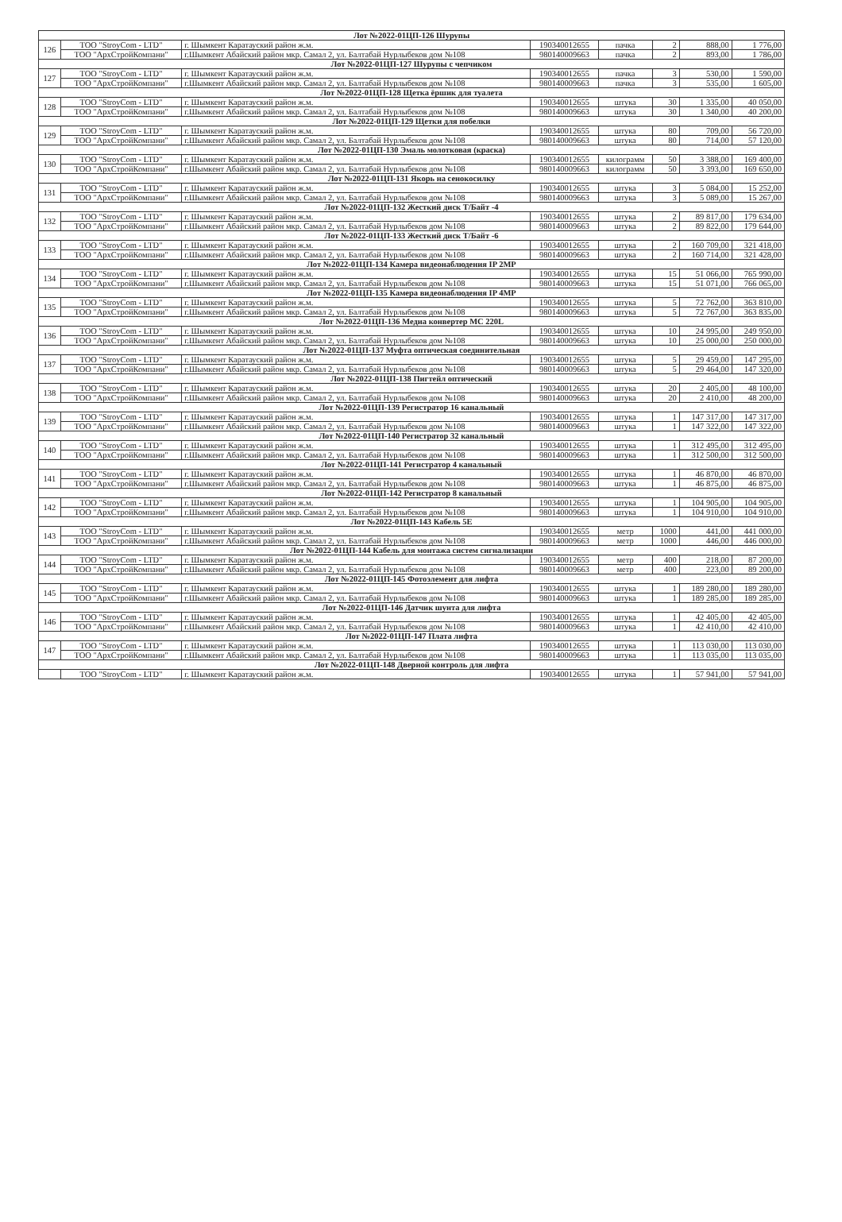| Лот №2022-01ЦП-126 Шурупы | | | | | | | |
| 126 | ТОО "StroyCom - LTD" | г. Шымкент Каратауский район ж.м. | 190340012655 | пачка | 2 | 888,00 | 1 776,00 |
| | ТОО "АрхСтройКомпани" | г.Шымкент Абайский район мкр. Самал 2, ул. Балтабай Нурлыбеков дом №108 | 980140009663 | пачка | 2 | 893,00 | 1 786,00 |
| Лот №2022-01ЦП-127 Шурупы с чепчиком | | | | | | | |
| 127 | ТОО "StroyCom - LTD" | г. Шымкент Каратауский район ж.м. | 190340012655 | пачка | 3 | 530,00 | 1 590,00 |
| | ТОО "АрхСтройКомпани" | г.Шымкент Абайский район мкр. Самал 2, ул. Балтабай Нурлыбеков дом №108 | 980140009663 | пачка | 3 | 535,00 | 1 605,00 |
| Лот №2022-01ЦП-128 Щетка ёршик для туалета | | | | | | | |
| 128 | ТОО "StroyCom - LTD" | г. Шымкент Каратауский район ж.м. | 190340012655 | штука | 30 | 1 335,00 | 40 050,00 |
| | ТОО "АрхСтройКомпани" | г.Шымкент Абайский район мкр. Самал 2, ул. Балтабай Нурлыбеков дом №108 | 980140009663 | штука | 30 | 1 340,00 | 40 200,00 |
| Лот №2022-01ЦП-129 Щетки для побелки | | | | | | | |
| 129 | ТОО "StroyCom - LTD" | г. Шымкент Каратауский район ж.м. | 190340012655 | штука | 80 | 709,00 | 56 720,00 |
| | ТОО "АрхСтройКомпани" | г.Шымкент Абайский район мкр. Самал 2, ул. Балтабай Нурлыбеков дом №108 | 980140009663 | штука | 80 | 714,00 | 57 120,00 |
| Лот №2022-01ЦП-130 Эмаль молотковая (краска) | | | | | | | |
| 130 | ТОО "StroyCom - LTD" | г. Шымкент Каратауский район ж.м. | 190340012655 | килограмм | 50 | 3 388,00 | 169 400,00 |
| | ТОО "АрхСтройКомпани" | г.Шымкент Абайский район мкр. Самал 2, ул. Балтабай Нурлыбеков дом №108 | 980140009663 | килограмм | 50 | 3 393,00 | 169 650,00 |
| Лот №2022-01ЦП-131 Якорь на сенокосилку | | | | | | | |
| 131 | ТОО "StroyCom - LTD" | г. Шымкент Каратауский район ж.м. | 190340012655 | штука | 3 | 5 084,00 | 15 252,00 |
| | ТОО "АрхСтройКомпани" | г.Шымкент Абайский район мкр. Самал 2, ул. Балтабай Нурлыбеков дом №108 | 980140009663 | штука | 3 | 5 089,00 | 15 267,00 |
| Лот №2022-01ЦП-132 Жесткий диск Т/Байт -4 | | | | | | | |
| 132 | ТОО "StroyCom - LTD" | г. Шымкент Каратауский район ж.м. | 190340012655 | штука | 2 | 89 817,00 | 179 634,00 |
| | ТОО "АрхСтройКомпани" | г.Шымкент Абайский район мкр. Самал 2, ул. Балтабай Нурлыбеков дом №108 | 980140009663 | штука | 2 | 89 822,00 | 179 644,00 |
| Лот №2022-01ЦП-133 Жесткий диск Т/Байт -6 | | | | | | | |
| 133 | ТОО "StroyCom - LTD" | г. Шымкент Каратауский район ж.м. | 190340012655 | штука | 2 | 160 709,00 | 321 418,00 |
| | ТОО "АрхСтройКомпани" | г.Шымкент Абайский район мкр. Самал 2, ул. Балтабай Нурлыбеков дом №108 | 980140009663 | штука | 2 | 160 714,00 | 321 428,00 |
| Лот №2022-01ЦП-134 Камера видеонаблюдения IP 2MP | | | | | | | |
| 134 | ТОО "StroyCom - LTD" | г. Шымкент Каратауский район ж.м. | 190340012655 | штука | 15 | 51 066,00 | 765 990,00 |
| | ТОО "АрхСтройКомпани" | г.Шымкент Абайский район мкр. Самал 2, ул. Балтабай Нурлыбеков дом №108 | 980140009663 | штука | 15 | 51 071,00 | 766 065,00 |
| Лот №2022-01ЦП-135 Камера видеонаблюдения IP 4MP | | | | | | | |
| 135 | ТОО "StroyCom - LTD" | г. Шымкент Каратауский район ж.м. | 190340012655 | штука | 5 | 72 762,00 | 363 810,00 |
| | ТОО "АрхСтройКомпани" | г.Шымкент Абайский район мкр. Самал 2, ул. Балтабай Нурлыбеков дом №108 | 980140009663 | штука | 5 | 72 767,00 | 363 835,00 |
| Лот №2022-01ЦП-136 Медиа конвертер MC 220L | | | | | | | |
| 136 | ТОО "StroyCom - LTD" | г. Шымкент Каратауский район ж.м. | 190340012655 | штука | 10 | 24 995,00 | 249 950,00 |
| | ТОО "АрхСтройКомпани" | г.Шымкент Абайский район мкр. Самал 2, ул. Балтабай Нурлыбеков дом №108 | 980140009663 | штука | 10 | 25 000,00 | 250 000,00 |
| Лот №2022-01ЦП-137 Муфта оптическая соединительная | | | | | | | |
| 137 | ТОО "StroyCom - LTD" | г. Шымкент Каратауский район ж.м. | 190340012655 | штука | 5 | 29 459,00 | 147 295,00 |
| | ТОО "АрхСтройКомпани" | г.Шымкент Абайский район мкр. Самал 2, ул. Балтабай Нурлыбеков дом №108 | 980140009663 | штука | 5 | 29 464,00 | 147 320,00 |
| Лот №2022-01ЦП-138 Пигтейл оптический | | | | | | | |
| 138 | ТОО "StroyCom - LTD" | г. Шымкент Каратауский район ж.м. | 190340012655 | штука | 20 | 2 405,00 | 48 100,00 |
| | ТОО "АрхСтройКомпани" | г.Шымкент Абайский район мкр. Самал 2, ул. Балтабай Нурлыбеков дом №108 | 980140009663 | штука | 20 | 2 410,00 | 48 200,00 |
| Лот №2022-01ЦП-139 Регистратор 16 канальный | | | | | | | |
| 139 | ТОО "StroyCom - LTD" | г. Шымкент Каратауский район ж.м. | 190340012655 | штука | 1 | 147 317,00 | 147 317,00 |
| | ТОО "АрхСтройКомпани" | г.Шымкент Абайский район мкр. Самал 2, ул. Балтабай Нурлыбеков дом №108 | 980140009663 | штука | 1 | 147 322,00 | 147 322,00 |
| Лот №2022-01ЦП-140 Регистратор 32 канальный | | | | | | | |
| 140 | ТОО "StroyCom - LTD" | г. Шымкент Каратауский район ж.м. | 190340012655 | штука | 1 | 312 495,00 | 312 495,00 |
| | ТОО "АрхСтройКомпани" | г.Шымкент Абайский район мкр. Самал 2, ул. Балтабай Нурлыбеков дом №108 | 980140009663 | штука | 1 | 312 500,00 | 312 500,00 |
| Лот №2022-01ЦП-141 Регистратор 4 канальный | | | | | | | |
| 141 | ТОО "StroyCom - LTD" | г. Шымкент Каратауский район ж.м. | 190340012655 | штука | 1 | 46 870,00 | 46 870,00 |
| | ТОО "АрхСтройКомпани" | г.Шымкент Абайский район мкр. Самал 2, ул. Балтабай Нурлыбеков дом №108 | 980140009663 | штука | 1 | 46 875,00 | 46 875,00 |
| Лот №2022-01ЦП-142 Регистратор 8 канальный | | | | | | | |
| 142 | ТОО "StroyCom - LTD" | г. Шымкент Каратауский район ж.м. | 190340012655 | штука | 1 | 104 905,00 | 104 905,00 |
| | ТОО "АрхСтройКомпани" | г.Шымкент Абайский район мкр. Самал 2, ул. Балтабай Нурлыбеков дом №108 | 980140009663 | штука | 1 | 104 910,00 | 104 910,00 |
| Лот №2022-01ЦП-143 Кабель 5Е | | | | | | | |
| 143 | ТОО "StroyCom - LTD" | г. Шымкент Каратауский район ж.м. | 190340012655 | метр | 1000 | 441,00 | 441 000,00 |
| | ТОО "АрхСтройКомпани" | г.Шымкент Абайский район мкр. Самал 2, ул. Балтабай Нурлыбеков дом №108 | 980140009663 | метр | 1000 | 446,00 | 446 000,00 |
| Лот №2022-01ЦП-144 Кабель для монтажа систем сигнализации | | | | | | | |
| 144 | ТОО "StroyCom - LTD" | г. Шымкент Каратауский район ж.м. | 190340012655 | метр | 400 | 218,00 | 87 200,00 |
| | ТОО "АрхСтройКомпани" | г.Шымкент Абайский район мкр. Самал 2, ул. Балтабай Нурлыбеков дом №108 | 980140009663 | метр | 400 | 223,00 | 89 200,00 |
| Лот №2022-01ЦП-145 Фотоэлемент для лифта | | | | | | | |
| 145 | ТОО "StroyCom - LTD" | г. Шымкент Каратауский район ж.м. | 190340012655 | штука | 1 | 189 280,00 | 189 280,00 |
| | ТОО "АрхСтройКомпани" | г.Шымкент Абайский район мкр. Самал 2, ул. Балтабай Нурлыбеков дом №108 | 980140009663 | штука | 1 | 189 285,00 | 189 285,00 |
| Лот №2022-01ЦП-146 Датчик шунта для лифта | | | | | | | |
| 146 | ТОО "StroyCom - LTD" | г. Шымкент Каратауский район ж.м. | 190340012655 | штука | 1 | 42 405,00 | 42 405,00 |
| | ТОО "АрхСтройКомпани" | г.Шымкент Абайский район мкр. Самал 2, ул. Балтабай Нурлыбеков дом №108 | 980140009663 | штука | 1 | 42 410,00 | 42 410,00 |
| Лот №2022-01ЦП-147 Плата лифта | | | | | | | |
| 147 | ТОО "StroyCom - LTD" | г. Шымкент Каратауский район ж.м. | 190340012655 | штука | 1 | 113 030,00 | 113 030,00 |
| | ТОО "АрхСтройКомпани" | г.Шымкент Абайский район мкр. Самал 2, ул. Балтабай Нурлыбеков дом №108 | 980140009663 | штука | 1 | 113 035,00 | 113 035,00 |
| Лот №2022-01ЦП-148 Дверной контроль для лифта | | | | | | | |
| | ТОО "StroyCom - LTD" | г. Шымкент Каратауский район ж.м. | 190340012655 | штука | 1 | 57 941,00 | 57 941,00 |